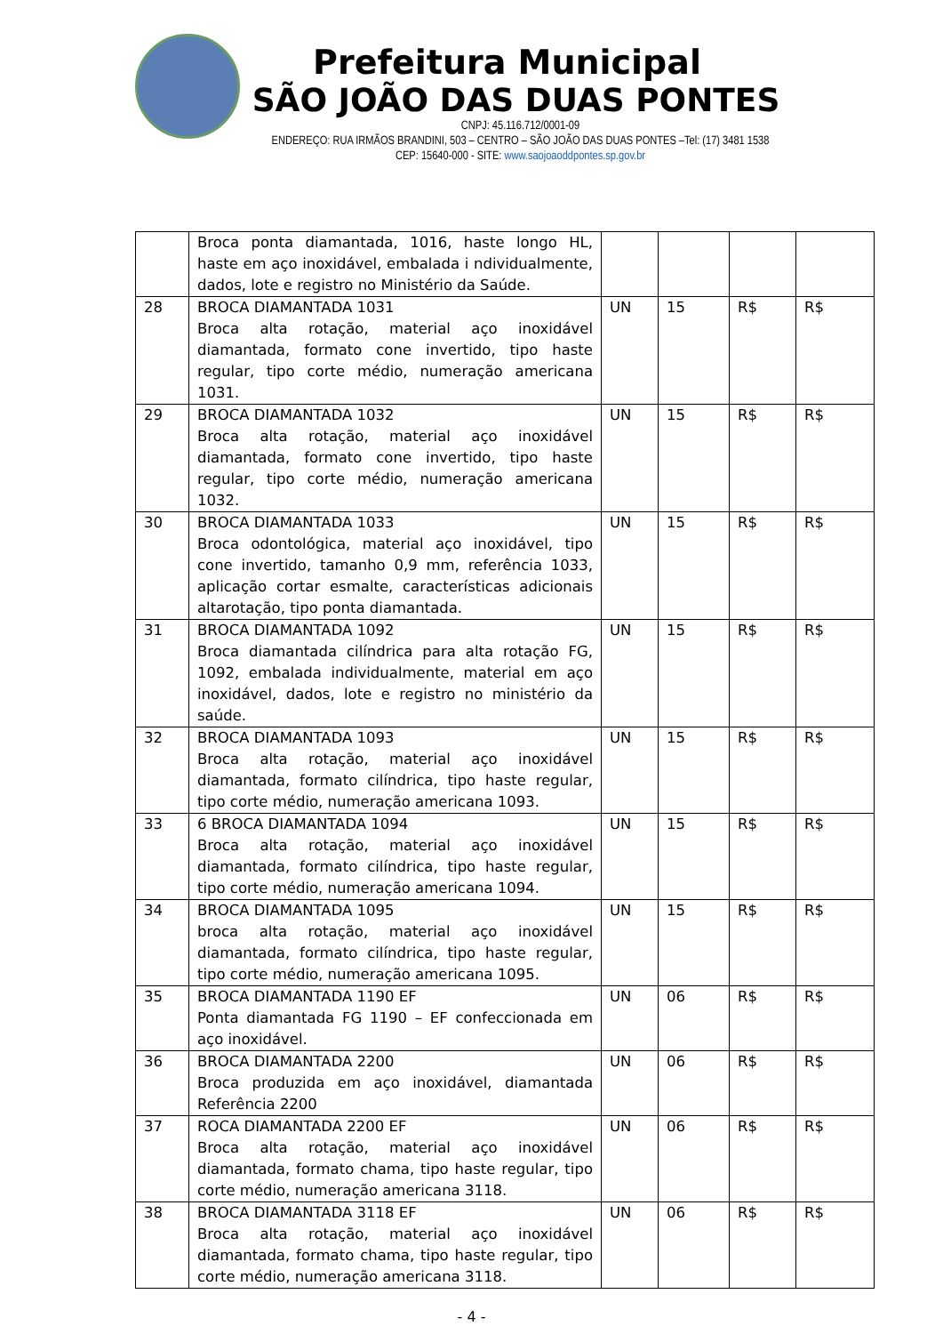Prefeitura Municipal
SÃO JOÃO DAS DUAS PONTES
CNPJ: 45.116.712/0001-09
ENDEREÇO: RUA IRMÃOS BRANDINI, 503 – CENTRO – SÃO JOÃO DAS DUAS PONTES –Tel: (17) 3481 1538
CEP: 15640-000 - SITE: www.saojoaoddpontes.sp.gov.br
| | Broca ponta diamantada, 1016, haste longo HL, haste em aço inoxidável, embalada i ndividualmente, dados, lote e registro no Ministério da Saúde. | | | | |
| 28 | BROCA DIAMANTADA 1031 Broca alta rotação, material aço inoxidável diamantada, formato cone invertido, tipo haste regular, tipo corte médio, numeração americana 1031. | UN | 15 | R$ | R$ |
| 29 | BROCA DIAMANTADA 1032 Broca alta rotação, material aço inoxidável diamantada, formato cone invertido, tipo haste regular, tipo corte médio, numeração americana 1032. | UN | 15 | R$ | R$ |
| 30 | BROCA DIAMANTADA 1033 Broca odontológica, material aço inoxidável, tipo cone invertido, tamanho 0,9 mm, referência 1033, aplicação cortar esmalte, características adicionais altarotação, tipo ponta diamantada. | UN | 15 | R$ | R$ |
| 31 | BROCA DIAMANTADA 1092 Broca diamantada cilíndrica para alta rotação FG, 1092, embalada individualmente, material em aço inoxidável, dados, lote e registro no ministério da saúde. | UN | 15 | R$ | R$ |
| 32 | BROCA DIAMANTADA 1093 Broca alta rotação, material aço inoxidável diamantada, formato cilíndrica, tipo haste regular, tipo corte médio, numeração americana 1093. | UN | 15 | R$ | R$ |
| 33 | 6 BROCA DIAMANTADA 1094 Broca alta rotação, material aço inoxidável diamantada, formato cilíndrica, tipo haste regular, tipo corte médio, numeração americana 1094. | UN | 15 | R$ | R$ |
| 34 | BROCA DIAMANTADA 1095 broca alta rotação, material aço inoxidável diamantada, formato cilíndrica, tipo haste regular, tipo corte médio, numeração americana 1095. | UN | 15 | R$ | R$ |
| 35 | BROCA DIAMANTADA 1190 EF Ponta diamantada FG 1190 – EF confeccionada em aço inoxidável. | UN | 06 | R$ | R$ |
| 36 | BROCA DIAMANTADA 2200 Broca produzida em aço inoxidável, diamantada Referência 2200 | UN | 06 | R$ | R$ |
| 37 | ROCA DIAMANTADA 2200 EF Broca alta rotação, material aço inoxidável diamantada, formato chama, tipo haste regular, tipo corte médio, numeração americana 3118. | UN | 06 | R$ | R$ |
| 38 | BROCA DIAMANTADA 3118 EF Broca alta rotação, material aço inoxidável diamantada, formato chama, tipo haste regular, tipo corte médio, numeração americana 3118. | UN | 06 | R$ | R$ |
- 4 -